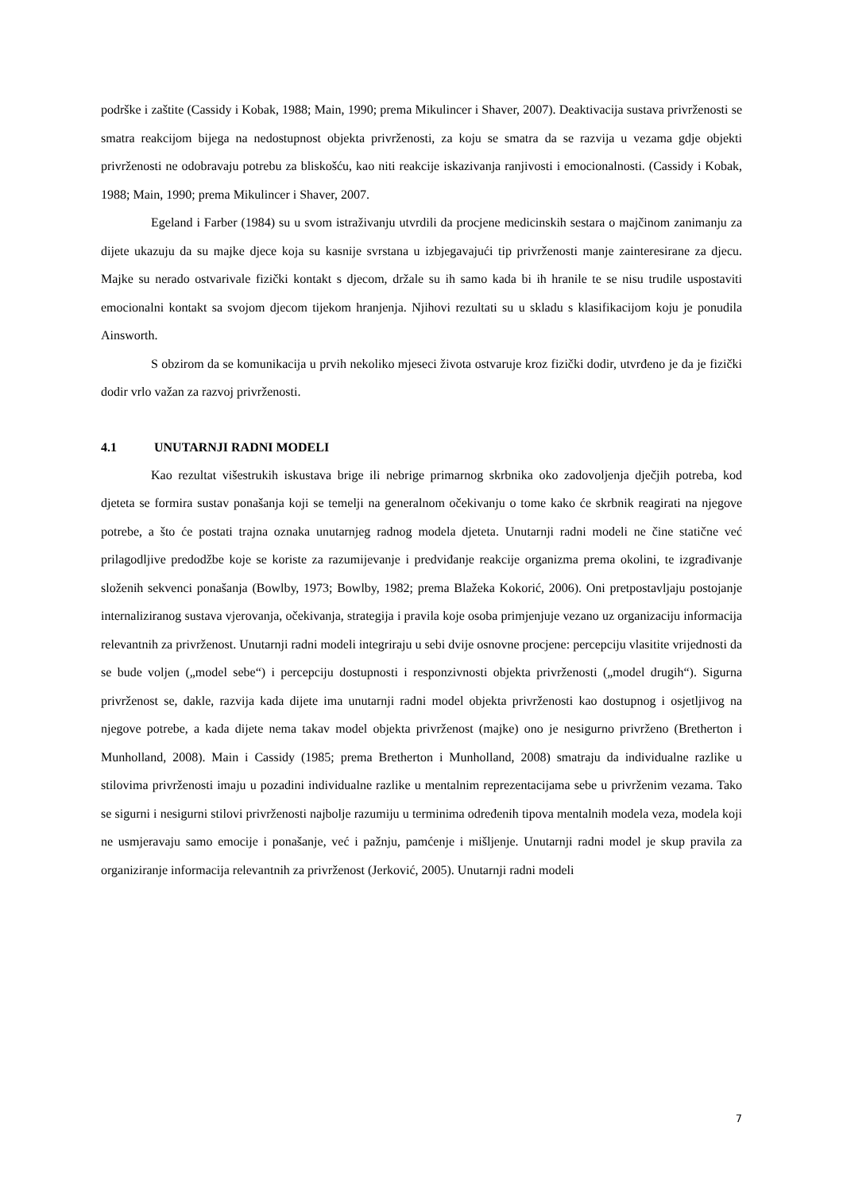podrške i zaštite (Cassidy i Kobak, 1988; Main, 1990; prema Mikulincer i Shaver, 2007). Deaktivacija sustava privrženosti se smatra reakcijom bijega na nedostupnost objekta privrženosti, za koju se smatra da se razvija u vezama gdje objekti privrženosti ne odobravaju potrebu za bliskošću, kao niti reakcije iskazivanja ranjivosti i emocionalnosti. (Cassidy i Kobak, 1988; Main, 1990; prema Mikulincer i Shaver, 2007.
Egeland i Farber (1984) su u svom istraživanju utvrdili da procjene medicinskih sestara o majčinom zanimanju za dijete ukazuju da su majke djece koja su kasnije svrstana u izbjegavajući tip privrženosti manje zainteresirane za djecu. Majke su nerado ostvarivale fizički kontakt s djecom, držale su ih samo kada bi ih hranile te se nisu trudile uspostaviti emocionalni kontakt sa svojom djecom tijekom hranjenja. Njihovi rezultati su u skladu s klasifikacijom koju je ponudila Ainsworth.
S obzirom da se komunikacija u prvih nekoliko mjeseci života ostvaruje kroz fizički dodir, utvrđeno je da je fizički dodir vrlo važan za razvoj privrženosti.
4.1 UNUTARNJI RADNI MODELI
Kao rezultat višestrukih iskustava brige ili nebrige primarnog skrbnika oko zadovoljenja dječjih potreba, kod djeteta se formira sustav ponašanja koji se temelji na generalnom očekivanju o tome kako će skrbnik reagirati na njegove potrebe, a što će postati trajna oznaka unutarnjeg radnog modela djeteta. Unutarnji radni modeli ne čine statične već prilagodljive predodžbe koje se koriste za razumijevanje i predviđanje reakcije organizma prema okolini, te izgrađivanje složenih sekvenci ponašanja (Bowlby, 1973; Bowlby, 1982; prema Blažeka Kokorić, 2006). Oni pretpostavljaju postojanje internaliziranog sustava vjerovanja, očekivanja, strategija i pravila koje osoba primjenjuje vezano uz organizaciju informacija relevantnih za privrženost. Unutarnji radni modeli integriraju u sebi dvije osnovne procjene: percepciju vlasitite vrijednosti da se bude voljen („model sebe“) i percepciju dostupnosti i responzivnosti objekta privrženosti („model drugih“). Sigurna privrženost se, dakle, razvija kada dijete ima unutarnji radni model objekta privrženosti kao dostupnog i osjetljivog na njegove potrebe, a kada dijete nema takav model objekta privrženost (majke) ono je nesigurno privrženo (Bretherton i Munholland, 2008). Main i Cassidy (1985; prema Bretherton i Munholland, 2008) smatraju da individualne razlike u stilovima privrženosti imaju u pozadini individualne razlike u mentalnim reprezentacijama sebe u privrženim vezama. Tako se sigurni i nesigurni stilovi privrženosti najbolje razumiju u terminima određenih tipova mentalnih modela veza, modela koji ne usmjeravaju samo emocije i ponašanje, već i pažnju, pamćenje i mišljenje. Unutarnji radni model je skup pravila za organiziranje informacija relevantnih za privrženost (Jerković, 2005). Unutarnji radni modeli
7